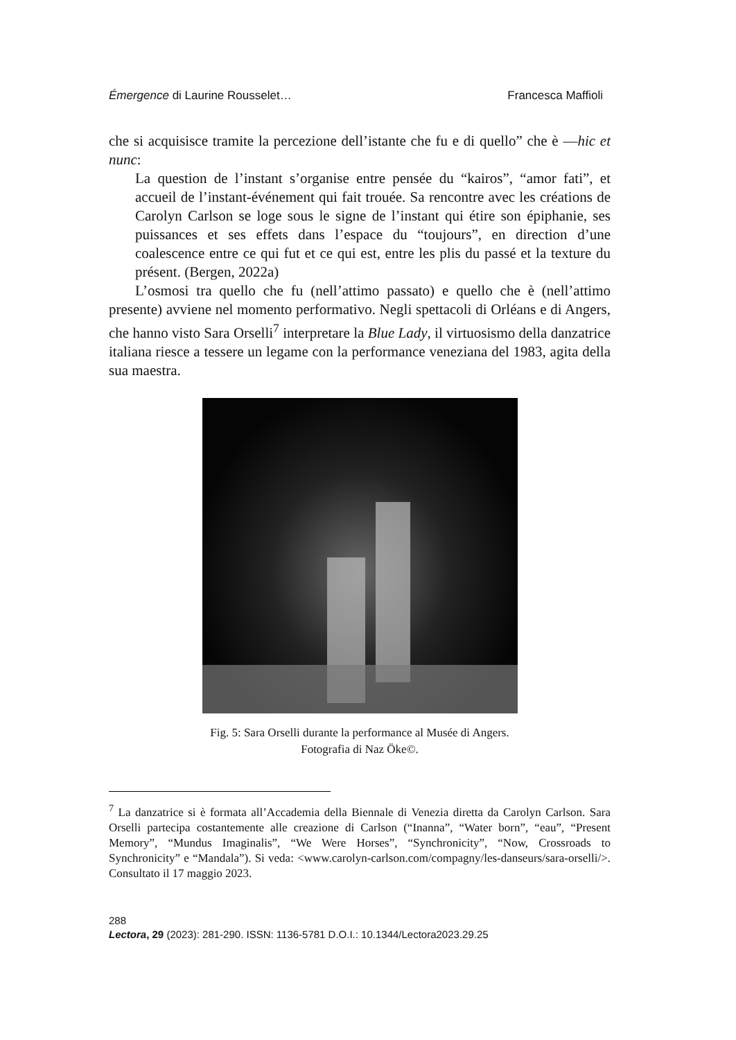Émergence di Laurine Rousselet… Francesca Maffioli
che si acquisisce tramite la percezione dell’istante che fu e di quello” che è —hic et nunc:
La question de l’instant s’organise entre pensée du “kairos”, “amor fati”, et accueil de l’instant-événement qui fait trouée. Sa rencontre avec les créations de Carolyn Carlson se loge sous le signe de l’instant qui étire son épiphanie, ses puissances et ses effets dans l’espace du “toujours”, en direction d’une coalescence entre ce qui fut et ce qui est, entre les plis du passé et la texture du présent. (Bergen, 2022a)
L’osmosi tra quello che fu (nell’attimo passato) e quello che è (nell’attimo presente) avviene nel momento performativo. Negli spettacoli di Orléans e di Angers, che hanno visto Sara Orselli<sup>7</sup> interpretare la Blue Lady, il virtuosismo della danzatrice italiana riesce a tessere un legame con la performance veneziana del 1983, agita della sua maestra.
Fig. 5: Sara Orselli durante la performance al Musée di Angers.
Fotografia di Naz Öke©.
<sup>7</sup> La danzatrice si è formata all’Accademia della Biennale di Venezia diretta da Carolyn Carlson. Sara Orselli partecipa costantemente alle creazione di Carlson (“Inanna”, “Water born”, “eau”, “Present Memory”, “Mundus Imaginalis”, “We Were Horses”, “Synchronicity”, “Now, Crossroads to Synchronicity” e “Mandala”). Si veda: <www.carolyn-carlson.com/compagny/les-danseurs/sara-orselli/>. Consultato il 17 maggio 2023.
288
Lectora, 29 (2023): 281-290. ISSN: 1136-5781 D.O.I.: 10.1344/Lectora2023.29.25